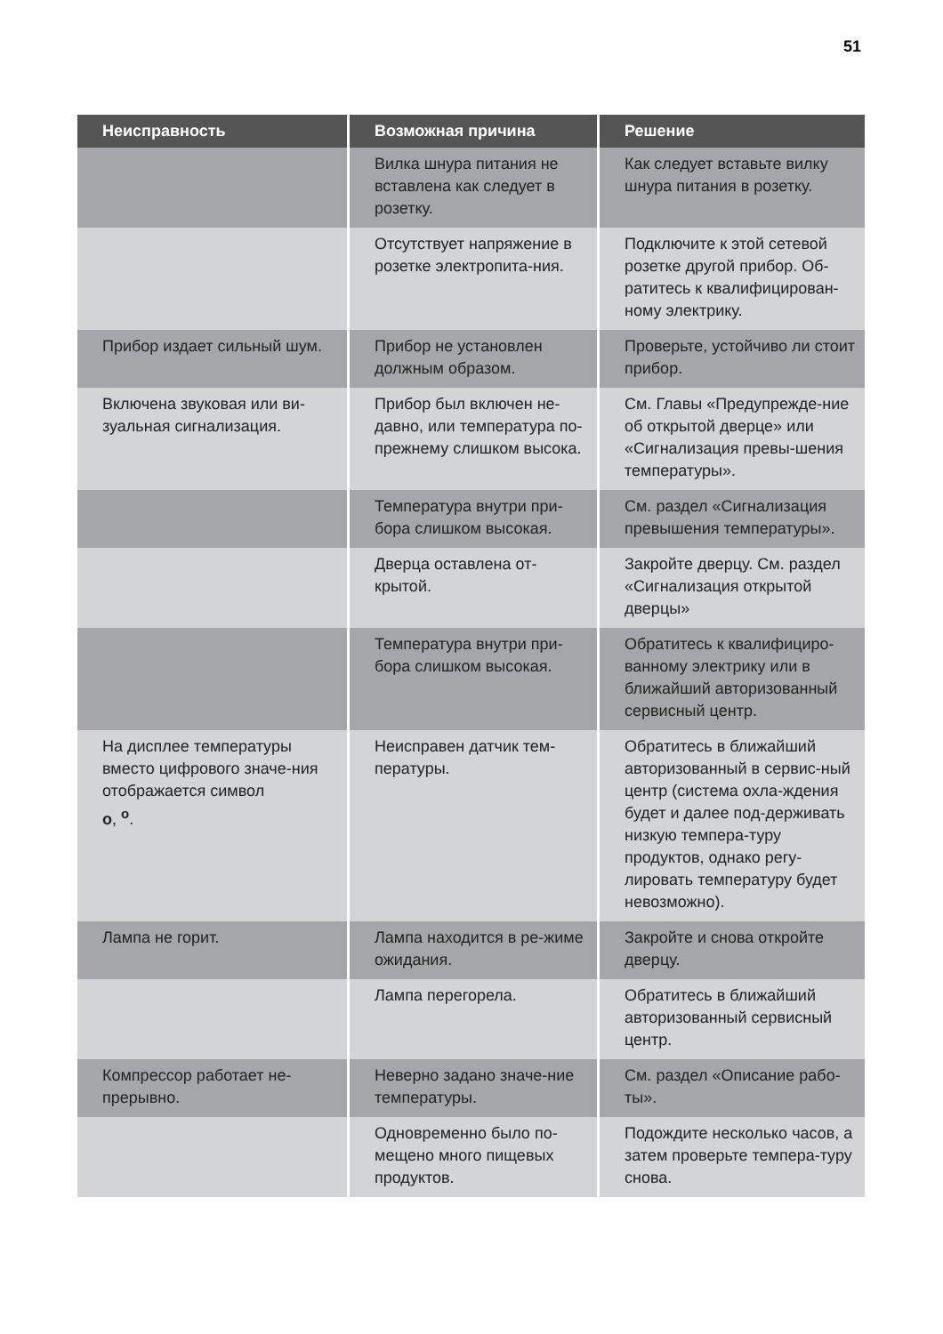51
| Неисправность | Возможная причина | Решение |
| --- | --- | --- |
| | Вилка шнура питания не вставлена как следует в розетку. | Как следует вставьте вилку шнура питания в розетку. |
| | Отсутствует напряжение в розетке электропита-ния. | Подключите к этой сетевой розетке другой прибор. Об-ратитесь к квалифицирован-ному электрику. |
| Прибор издает сильный шум. | Прибор не установлен должным образом. | Проверьте, устойчиво ли стоит прибор. |
| Включена звуковая или ви-зуальная сигнализация. | Прибор был включен не-давно, или температура по-прежнему слишком высока. | См. Главы «Предупрежде-ние об открытой дверце» или «Сигнализация превы-шения температуры». |
| | Температура внутри при-бора слишком высокая. | См. раздел «Сигнализация превышения температуры». |
| | Дверца оставлена от-крытой. | Закройте дверцу. См. раздел «Сигнализация открытой дверцы» |
| | Температура внутри при-бора слишком высокая. | Обратитесь к квалифициро-ванному электрику или в ближайший авторизованный сервисный центр. |
| На дисплее температуры вместо цифрового значе-ния отображается символ o , <sup>o</sup>. | Неисправен датчик тем-пературы. | Обратитесь в ближайший авторизованный в сервис-ный центр (система охла-ждения будет и далее под-держивать низкую темпера-туру продуктов, однако регу-лировать температуру будет невозможно). |
| Лампа не горит. | Лампа находится в ре-жиме ожидания. | Закройте и снова откройте дверцу. |
| | Лампа перегорела. | Обратитесь в ближайший авторизованный сервисный центр. |
| Компрессор работает не-прерывно. | Неверно задано значе-ние температуры. | См. раздел «Описание рабо-ты». |
| | Одновременно было по-мещено много пищевых продуктов. | Подождите несколько часов, а затем проверьте темпера-туру снова. |